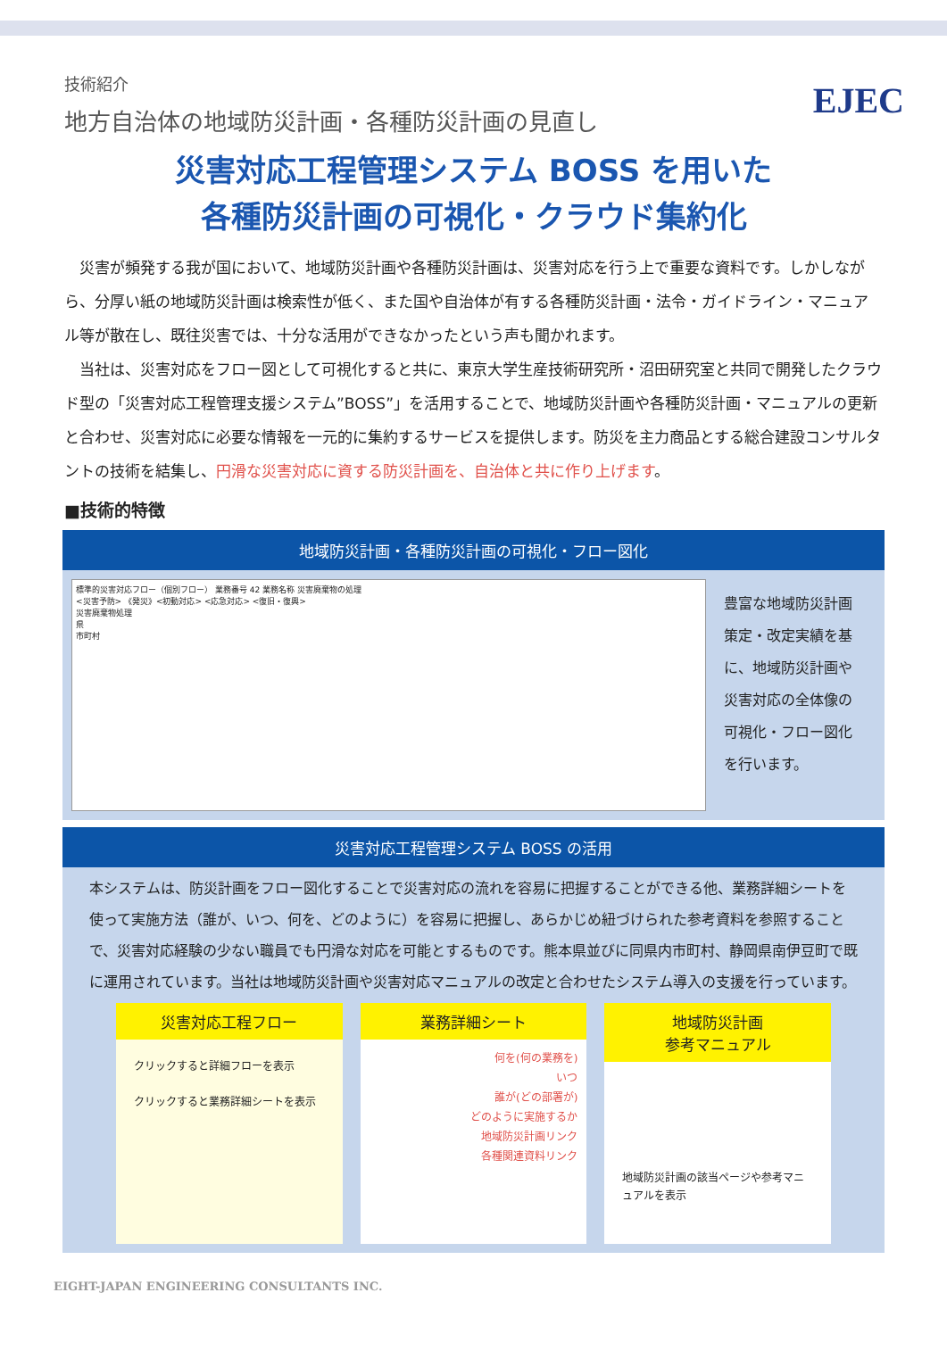EJEC
技術紹介
地方自治体の地域防災計画・各種防災計画の見直し
災害対応工程管理システム BOSS を用いた
各種防災計画の可視化・クラウド集約化
　災害が頻発する我が国において、地域防災計画や各種防災計画は、災害対応を行う上で重要な資料です。しかしながら、分厚い紙の地域防災計画は検索性が低く、また国や自治体が有する各種防災計画・法令・ガイドライン・マニュアル等が散在し、既往災害では、十分な活用ができなかったという声も聞かれます。
　当社は、災害対応をフロー図として可視化すると共に、東京大学生産技術研究所・沼田研究室と共同で開発したクラウド型の「災害対応工程管理支援システム”BOSS”」を活用することで、地域防災計画や各種防災計画・マニュアルの更新と合わせ、災害対応に必要な情報を一元的に集約するサービスを提供します。防災を主力商品とする総合建設コンサルタントの技術を結集し、円滑な災害対応に資する防災計画を、自治体と共に作り上げます。
■技術的特徴
地域防災計画・各種防災計画の可視化・フロー図化
標準的災害対応フロー（個別フロー） 業務番号 42 業務名称 災害廃棄物の処理
<災害予防> 《発災》<初動対応> <応急対応> <復旧・復興>
災害廃棄物処理
県
市町村
豊富な地域防災計画策定・改定実績を基に、地域防災計画や災害対応の全体像の可視化・フロー図化を行います。
災害対応工程管理システム BOSS の活用
本システムは、防災計画をフロー図化することで災害対応の流れを容易に把握することができる他、業務詳細シートを使って実施方法（誰が、いつ、何を、どのように）を容易に把握し、あらかじめ紐づけられた参考資料を参照することで、災害対応経験の少ない職員でも円滑な対応を可能とするものです。熊本県並びに同県内市町村、静岡県南伊豆町で既に運用されています。当社は地域防災計画や災害対応マニュアルの改定と合わせたシステム導入の支援を行っています。
災害対応工程フロー
クリックすると詳細フローを表示
クリックすると業務詳細シートを表示
業務詳細シート
何を(何の業務を)
いつ
誰が(どの部署が)
どのように実施するか
地域防災計画リンク
各種関連資料リンク
地域防災計画
参考マニュアル
地域防災計画の該当ページや参考マニュアルを表示
EIGHT-JAPAN ENGINEERING CONSULTANTS INC.